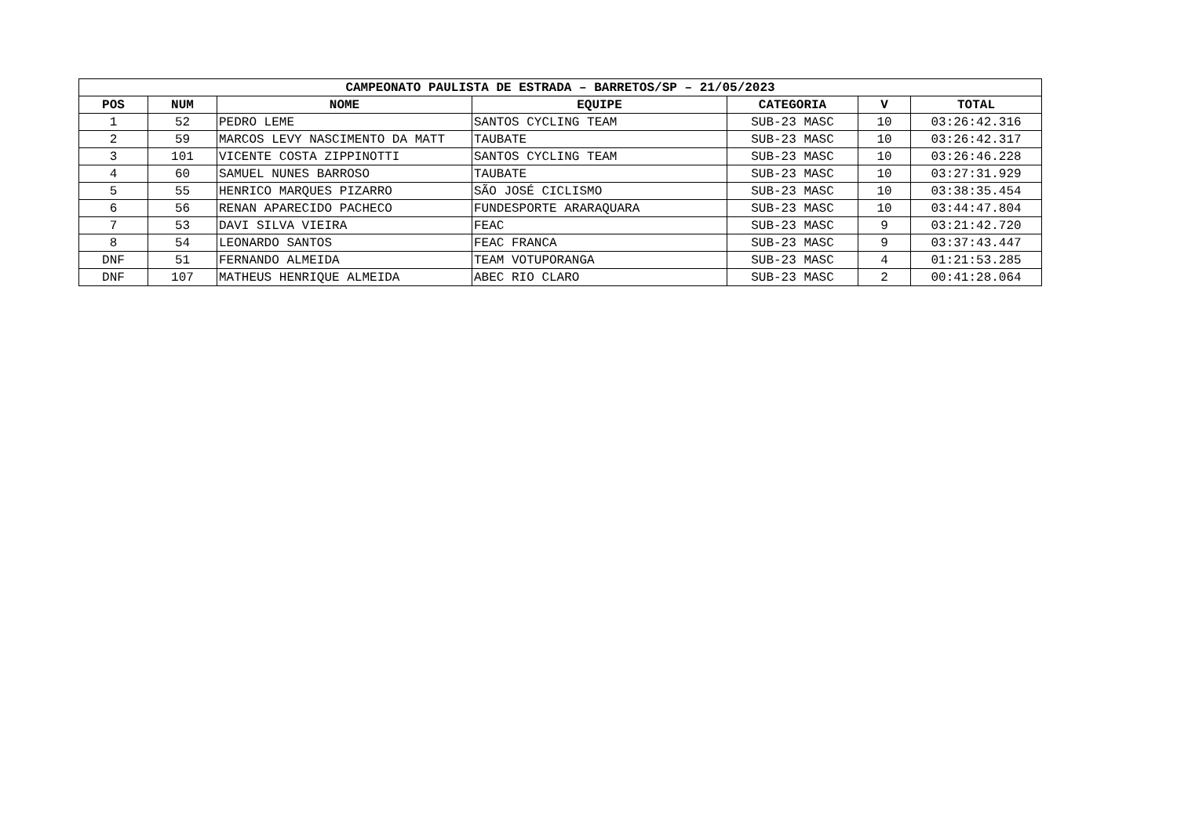| CAMPEONATO PAULISTA DE ESTRADA – BARRETOS/SP – 21/05/2023 | | | | | | |
| --- | --- | --- | --- | --- | --- | --- |
| POS | NUM | NOME | EQUIPE | CATEGORIA | V | TOTAL |
| 1 | 52 | PEDRO LEME | SANTOS CYCLING TEAM | SUB-23 MASC | 10 | 03:26:42.316 |
| 2 | 59 | MARCOS LEVY NASCIMENTO DA MATT | TAUBATE | SUB-23 MASC | 10 | 03:26:42.317 |
| 3 | 101 | VICENTE COSTA ZIPPINOTTI | SANTOS CYCLING TEAM | SUB-23 MASC | 10 | 03:26:46.228 |
| 4 | 60 | SAMUEL NUNES BARROSO | TAUBATE | SUB-23 MASC | 10 | 03:27:31.929 |
| 5 | 55 | HENRICO MARQUES PIZARRO | SÃO JOSÉ CICLISMO | SUB-23 MASC | 10 | 03:38:35.454 |
| 6 | 56 | RENAN APARECIDO PACHECO | FUNDESPORTE ARARAQUARA | SUB-23 MASC | 10 | 03:44:47.804 |
| 7 | 53 | DAVI SILVA VIEIRA | FEAC | SUB-23 MASC | 9 | 03:21:42.720 |
| 8 | 54 | LEONARDO SANTOS | FEAC FRANCA | SUB-23 MASC | 9 | 03:37:43.447 |
| DNF | 51 | FERNANDO ALMEIDA | TEAM VOTUPORANGA | SUB-23 MASC | 4 | 01:21:53.285 |
| DNF | 107 | MATHEUS HENRIQUE ALMEIDA | ABEC RIO CLARO | SUB-23 MASC | 2 | 00:41:28.064 |